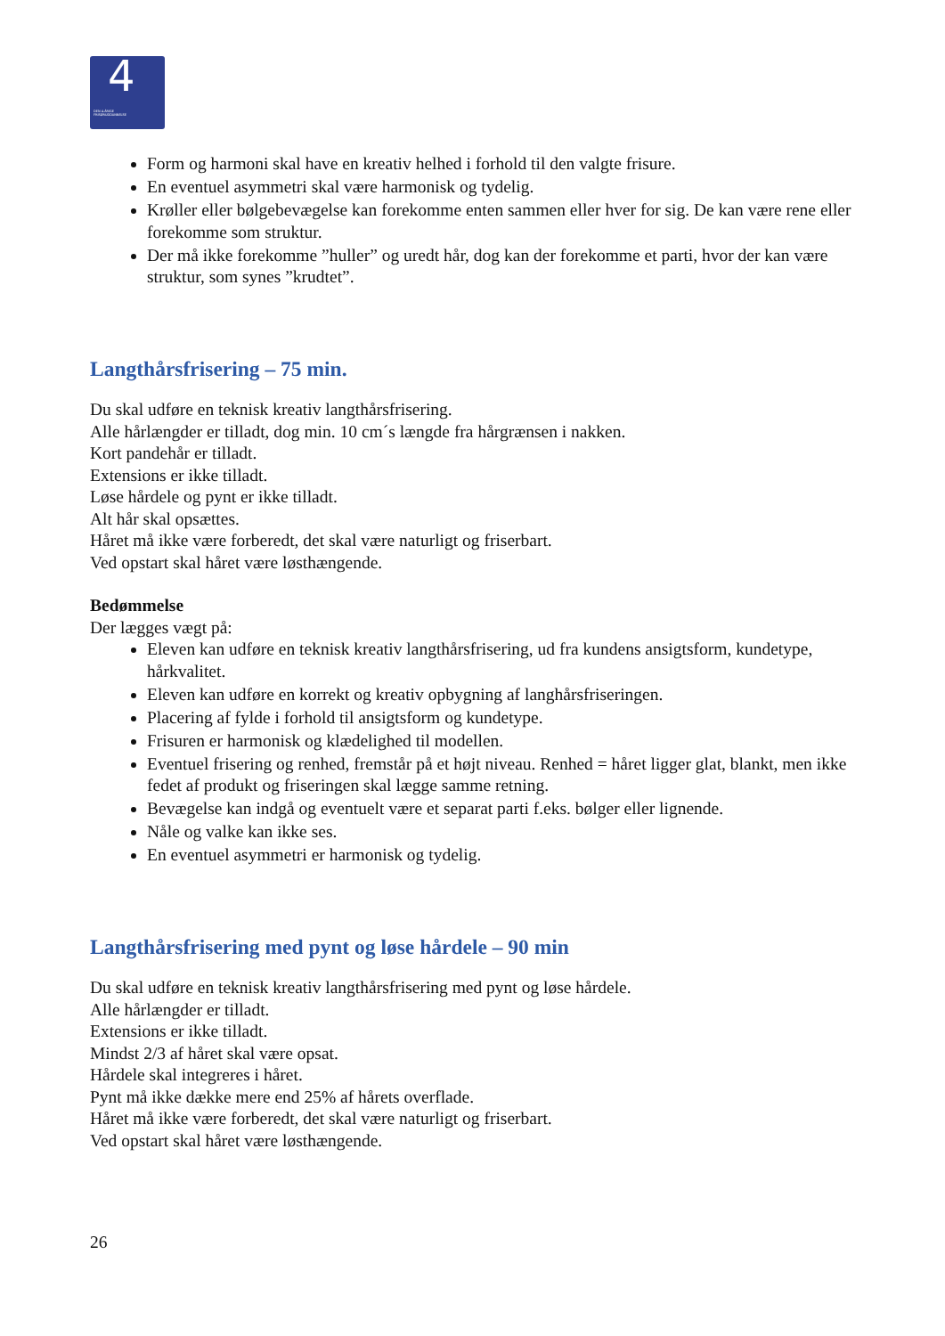4
DEN 4-ÅRIGE
FRISØRUDDANNELSE
Form og harmoni skal have en kreativ helhed i forhold til den valgte frisure.
En eventuel asymmetri skal være harmonisk og tydelig.
Krøller eller bølgebevægelse kan forekomme enten sammen eller hver for sig. De kan være rene eller forekomme som struktur.
Der må ikke forekomme ”huller” og uredt hår, dog kan der forekomme et parti, hvor der kan være struktur, som synes ”krudtet”.
Langthårsfrisering – 75 min.
Du skal udføre en teknisk kreativ langthårsfrisering.
Alle hårlængder er tilladt, dog min. 10 cm´s længde fra hårgrænsen i nakken.
Kort pandehår er tilladt.
Extensions er ikke tilladt.
Løse hårdele og pynt er ikke tilladt.
Alt hår skal opsættes.
Håret må ikke være forberedt, det skal være naturligt og friserbart.
Ved opstart skal håret være løsthængende.
Bedømmelse
Der lægges vægt på:
Eleven kan udføre en teknisk kreativ langthårsfrisering, ud fra kundens ansigtsform, kundetype, hårkvalitet.
Eleven kan udføre en korrekt og kreativ opbygning af langhårsfriseringen.
Placering af fylde i forhold til ansigtsform og kundetype.
Frisuren er harmonisk og klædelighed til modellen.
Eventuel frisering og renhed, fremstår på et højt niveau. Renhed = håret ligger glat, blankt, men ikke fedet af produkt og friseringen skal lægge samme retning.
Bevægelse kan indgå og eventuelt være et separat parti f.eks. bølger eller lignende.
Nåle og valke kan ikke ses.
En eventuel asymmetri er harmonisk og tydelig.
Langthårsfrisering med pynt og løse hårdele – 90 min
Du skal udføre en teknisk kreativ langthårsfrisering med pynt og løse hårdele.
Alle hårlængder er tilladt.
Extensions er ikke tilladt.
Mindst 2/3 af håret skal være opsat.
Hårdele skal integreres i håret.
Pynt må ikke dække mere end 25% af hårets overflade.
Håret må ikke være forberedt, det skal være naturligt og friserbart.
Ved opstart skal håret være løsthængende.
26